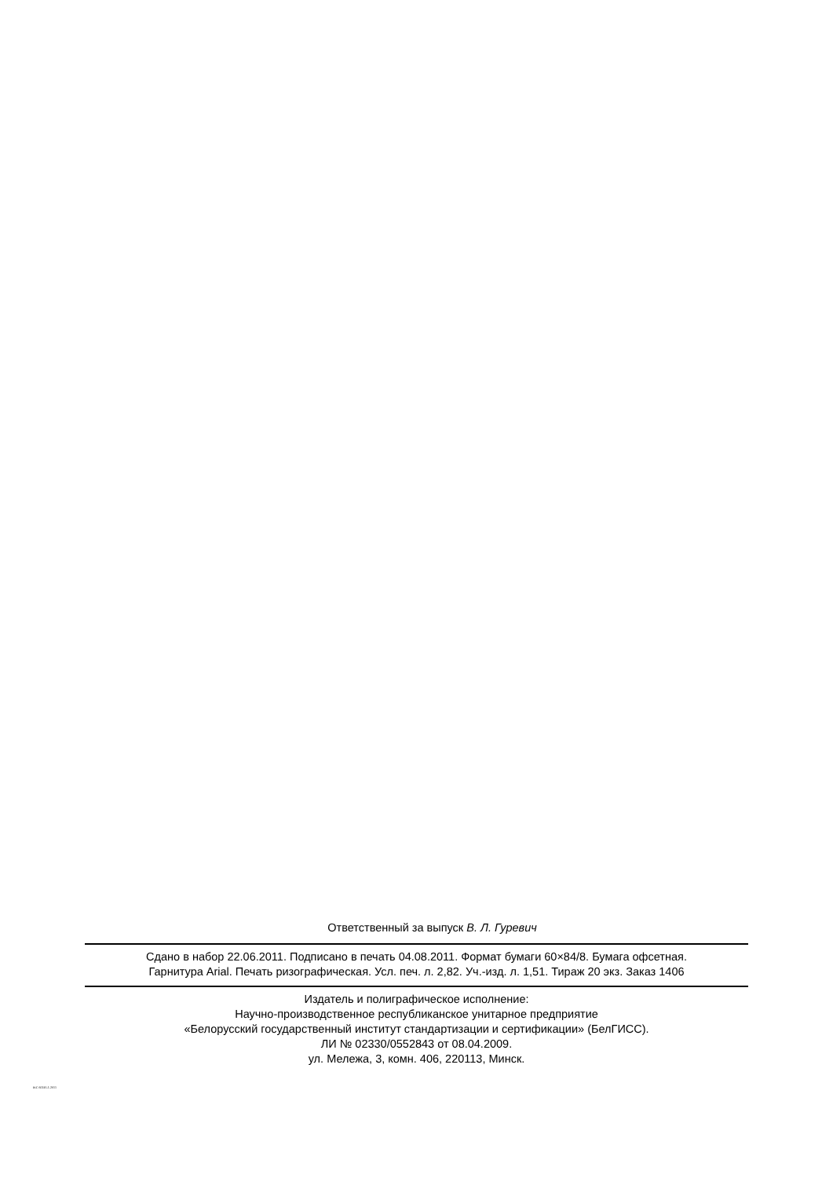Ответственный за выпуск В. Л. Гуревич
Сдано в набор 22.06.2011. Подписано в печать 04.08.2011. Формат бумаги 60×84/8. Бумага офсетная.
Гарнитура Arial. Печать ризографическая. Усл. печ. л. 2,82. Уч.-изд. л. 1,51. Тираж 20 экз. Заказ 1406
Издатель и полиграфическое исполнение:
Научно-производственное республиканское унитарное предприятие
«Белорусский государственный институт стандартизации и сертификации» (БелГИСС).
ЛИ № 02330/0552843 от 08.04.2009.
ул. Мележа, 3, комн. 406, 220113, Минск.
IEC 60245-1-2011